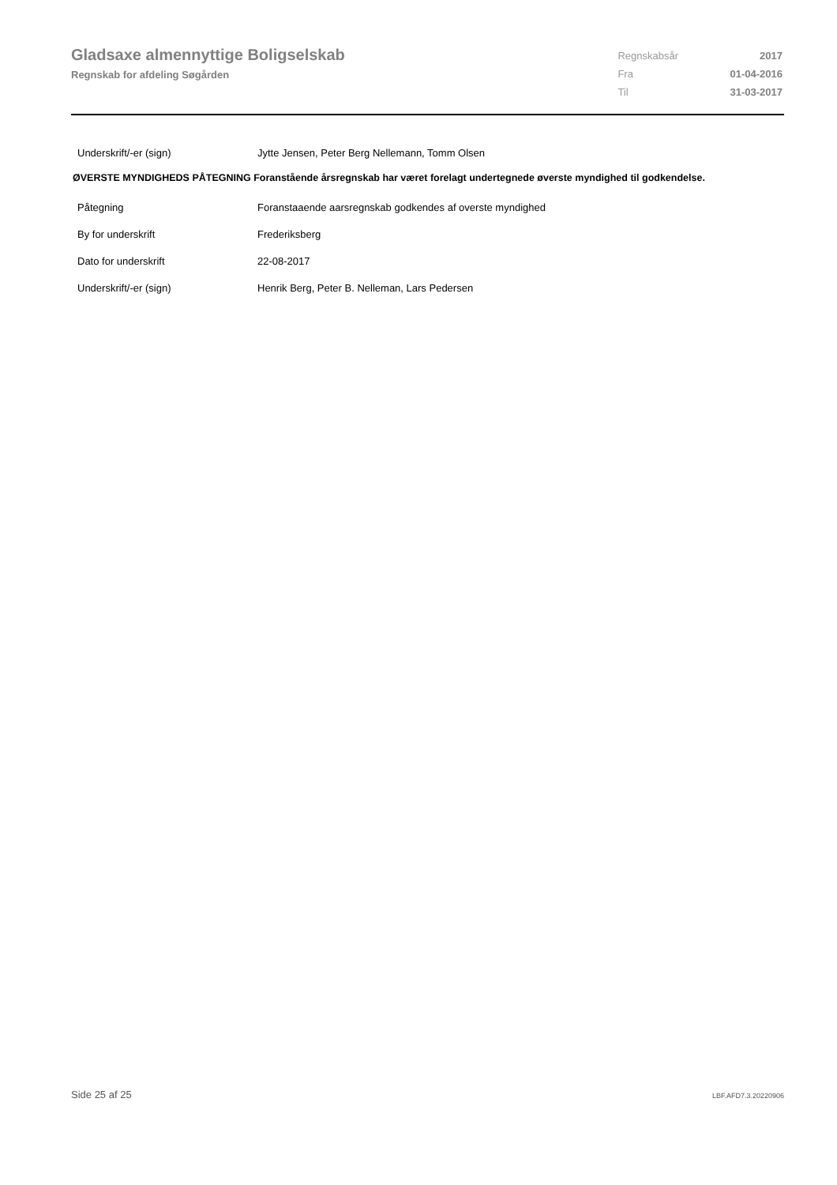Gladsaxe almennyttige Boligselskab
Regnskab for afdeling Søgården
| Regnskabsår | 2017 |
| Fra | 01-04-2016 |
| Til | 31-03-2017 |
| Underskrift/-er (sign) | Jytte Jensen, Peter Berg Nellemann, Tomm Olsen |
ØVERSTE MYNDIGHEDS PÅTEGNING Foranstående årsregnskab har været forelagt undertegnede øverste myndighed til godkendelse.
| Påtegning | Foranstaaende aarsregnskab godkendes af overste myndighed |
| By for underskrift | Frederiksberg |
| Dato for underskrift | 22-08-2017 |
| Underskrift/-er (sign) | Henrik Berg, Peter B. Nelleman, Lars Pedersen |
Side 25 af 25 LBF.AFD7.3.20220906